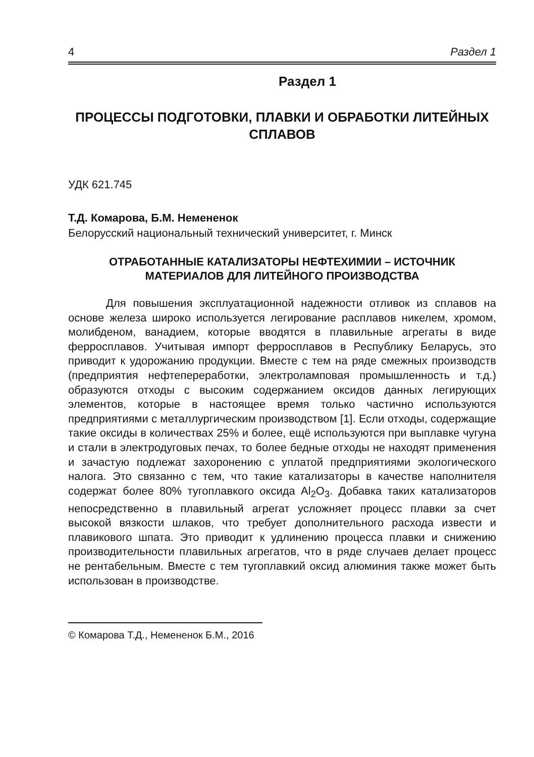4 Раздел 1
Раздел 1
ПРОЦЕССЫ ПОДГОТОВКИ, ПЛАВКИ И ОБРАБОТКИ ЛИТЕЙНЫХ СПЛАВОВ
УДК 621.745
Т.Д. Комарова, Б.М. Немененок
Белорусский национальный технический университет, г. Минск
ОТРАБОТАННЫЕ КАТАЛИЗАТОРЫ НЕФТЕХИМИИ – ИСТОЧНИК МАТЕРИАЛОВ ДЛЯ ЛИТЕЙНОГО ПРОИЗВОДСТВА
Для повышения эксплуатационной надежности отливок из сплавов на основе железа широко используется легирование расплавов никелем, хромом, молибденом, ванадием, которые вводятся в плавильные агрегаты в виде ферросплавов. Учитывая импорт ферросплавов в Республику Беларусь, это приводит к удорожанию продукции. Вместе с тем на ряде смежных производств (предприятия нефтепереработки, электроламповая промышленность и т.д.) образуются отходы с высоким содержанием оксидов данных легирующих элементов, которые в настоящее время только частично используются предприятиями с металлургическим производством [1]. Если отходы, содержащие такие оксиды в количествах 25% и более, ещё используются при выплавке чугуна и стали в электродуговых печах, то более бедные отходы не находят применения и зачастую подлежат захоронению с уплатой предприятиями экологического налога. Это связанно с тем, что такие катализаторы в качестве наполнителя содержат более 80% тугоплавкого оксида Al<sub>2</sub>O<sub>3</sub>. Добавка таких катализаторов непосредственно в плавильный агрегат усложняет процесс плавки за счет высокой вязкости шлаков, что требует дополнительного расхода извести и плавикового шпата. Это приводит к удлинению процесса плавки и снижению производительности плавильных агрегатов, что в ряде случаев делает процесс не рентабельным. Вместе с тем тугоплавкий оксид алюминия также может быть использован в производстве.
© Комарова Т.Д., Немененок Б.М., 2016